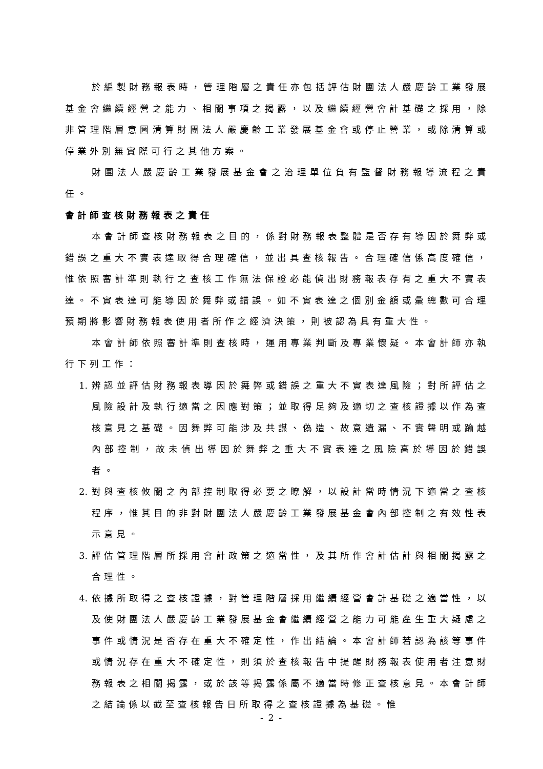於編製財務報表時，管理階層之責任亦包括評估財團法人嚴慶齡工業發展基金會繼續經營之能力、相關事項之揭露，以及繼續經營會計基礎之採用，除非管理階層意圖清算財團法人嚴慶齡工業發展基金會或停止營業，或除清算或停業外別無實際可行之其他方案。
財團法人嚴慶齡工業發展基金會之治理單位負有監督財務報導流程之責任。
會計師查核財務報表之責任
本會計師查核財務報表之目的，係對財務報表整體是否存有導因於舞弊或錯誤之重大不實表達取得合理確信，並出具查核報告。合理確信係高度確信，惟依照審計準則執行之查核工作無法保證必能偵出財務報表存有之重大不實表達。不實表達可能導因於舞弊或錯誤。如不實表達之個別金額或彙總數可合理預期將影響財務報表使用者所作之經濟決策，則被認為具有重大性。
本會計師依照審計準則查核時，運用專業判斷及專業懷疑。本會計師亦執行下列工作：
1. 辨認並評估財務報表導因於舞弊或錯誤之重大不實表達風險；對所評估之風險設計及執行適當之因應對策；並取得足夠及適切之查核證據以作為查核意見之基礎。因舞弊可能涉及共謀、偽造、故意遺漏、不實聲明或踰越內部控制，故未偵出導因於舞弊之重大不實表達之風險高於導因於錯誤者。
2. 對與查核攸關之內部控制取得必要之瞭解，以設計當時情況下適當之查核程序，惟其目的非對財團法人嚴慶齡工業發展基金會內部控制之有效性表示意見。
3. 評估管理階層所採用會計政策之適當性，及其所作會計估計與相關揭露之合理性。
4. 依據所取得之查核證據，對管理階層採用繼續經營會計基礎之適當性，以及使財團法人嚴慶齡工業發展基金會繼續經營之能力可能產生重大疑慮之事件或情況是否存在重大不確定性，作出結論。本會計師若認為該等事件或情況存在重大不確定性，則須於查核報告中提醒財務報表使用者注意財務報表之相關揭露，或於該等揭露係屬不適當時修正查核意見。本會計師之結論係以截至查核報告日所取得之查核證據為基礎。惟
- 2 -